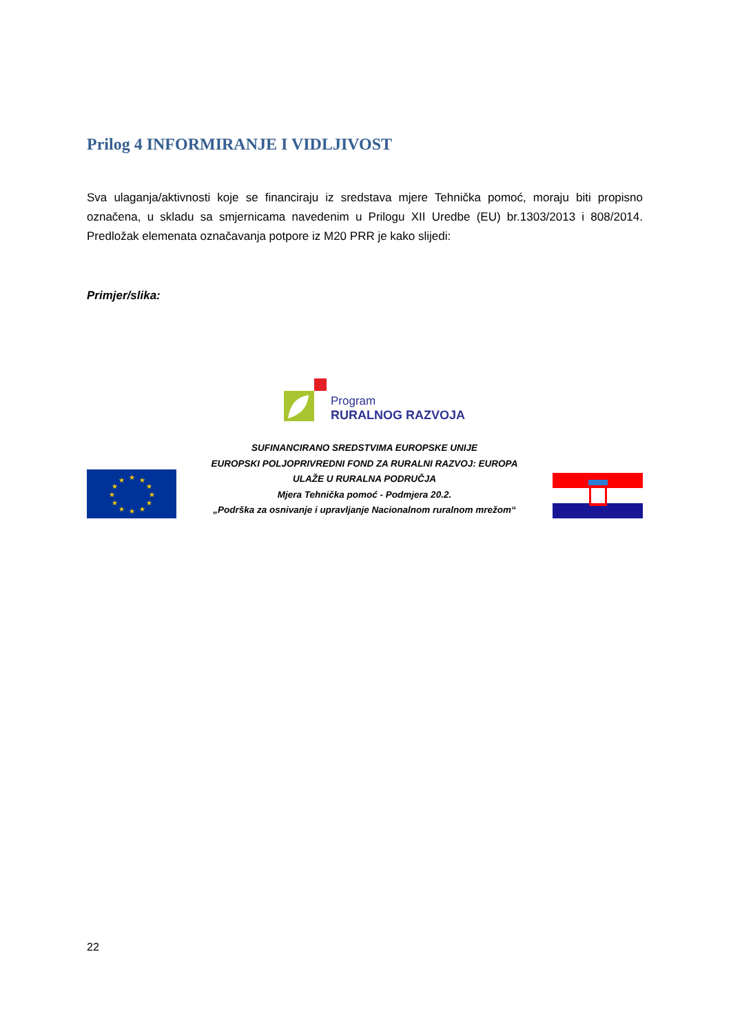Prilog 4 INFORMIRANJE I VIDLJIVOST
Sva ulaganja/aktivnosti koje se financiraju iz sredstava mjere Tehnička pomoć, moraju biti propisno označena, u skladu sa smjernicama navedenim u Prilogu XII Uredbe (EU) br.1303/2013 i 808/2014. Predložak elemenata označavanja potpore iz M20 PRR je kako slijedi:
Primjer/slika:
Program
RURALNOG RAZVOJA
★
★
★
★
★
★
★
★
★
★
★
★
SUFINANCIRANO SREDSTVIMA EUROPSKE UNIJE
EUROPSKI POLJOPRIVREDNI FOND ZA RURALNI RAZVOJ: EUROPA
ULAŽE U RURALNA PODRUČJA
Mjera Tehnička pomoć - Podmjera 20.2.
„Podrška za osnivanje i upravljanje Nacionalnom ruralnom mrežom“
22